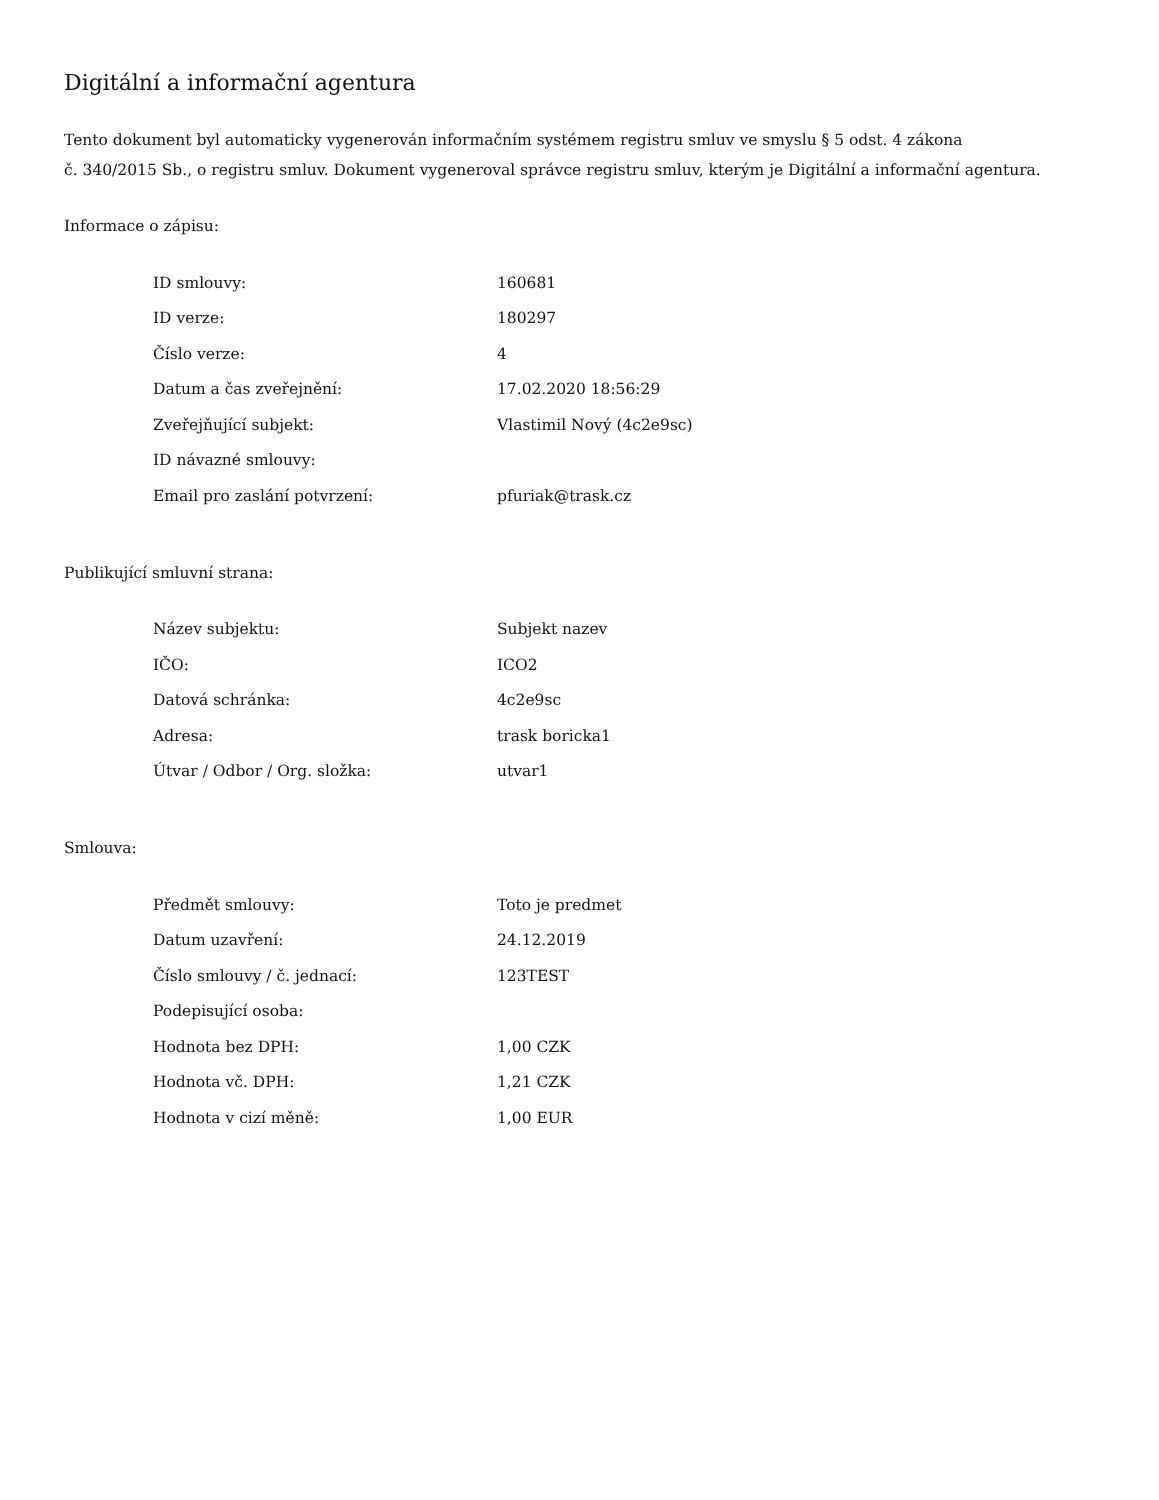Digitální a informační agentura
Tento dokument byl automaticky vygenerován informačním systémem registru smluv ve smyslu § 5 odst. 4 zákona
č. 340/2015 Sb., o registru smluv. Dokument vygeneroval správce registru smluv, kterým je Digitální a informační agentura.
Informace o zápisu:
| ID smlouvy: | 160681 |
| ID verze: | 180297 |
| Číslo verze: | 4 |
| Datum a čas zveřejnění: | 17.02.2020 18:56:29 |
| Zveřejňující subjekt: | Vlastimil Nový (4c2e9sc) |
| ID návazné smlouvy: | |
| Email pro zaslání potvrzení: | pfuriak@trask.cz |
Publikující smluvní strana:
| Název subjektu: | Subjekt nazev |
| IČO: | ICO2 |
| Datová schránka: | 4c2e9sc |
| Adresa: | trask boricka1 |
| Útvar / Odbor / Org. složka: | utvar1 |
Smlouva:
| Předmět smlouvy: | Toto je predmet |
| Datum uzavření: | 24.12.2019 |
| Číslo smlouvy / č. jednací: | 123TEST |
| Podepisující osoba: | |
| Hodnota bez DPH: | 1,00 CZK |
| Hodnota vč. DPH: | 1,21 CZK |
| Hodnota v cizí měně: | 1,00 EUR |